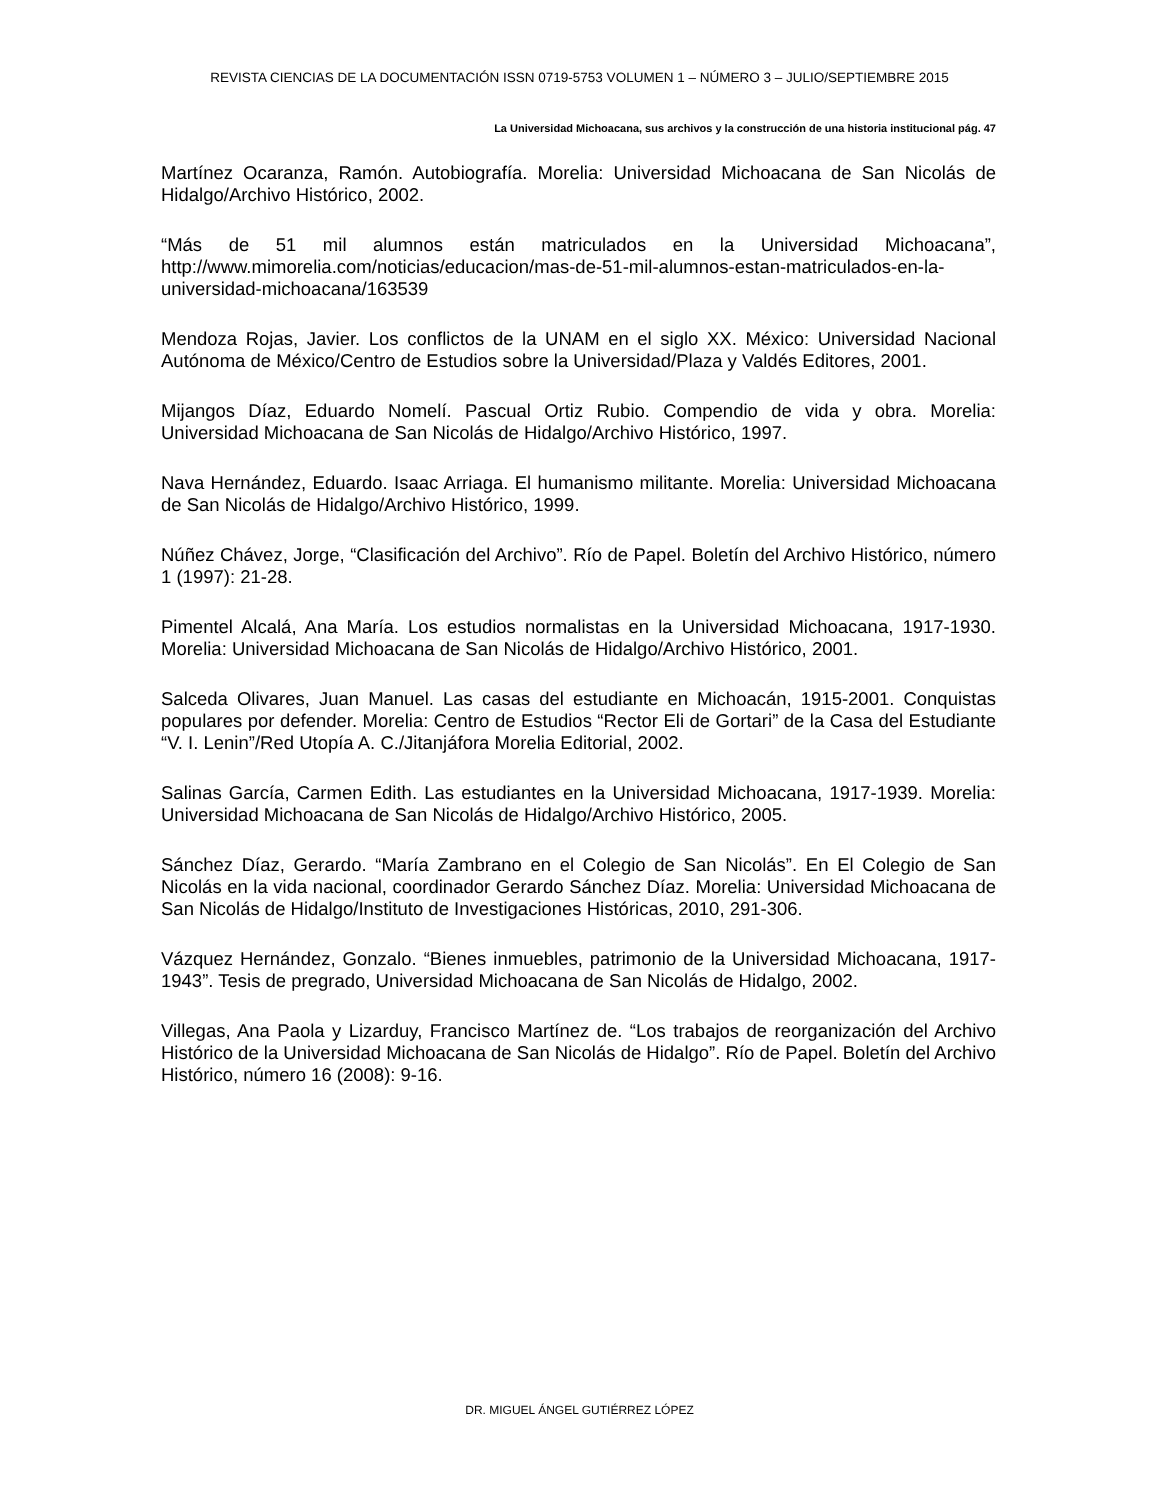REVISTA CIENCIAS DE LA DOCUMENTACIÓN ISSN 0719-5753 VOLUMEN 1 – NÚMERO 3 – JULIO/SEPTIEMBRE 2015
La Universidad Michoacana, sus archivos y la construcción de una historia institucional pág. 47
Martínez Ocaranza, Ramón. Autobiografía. Morelia: Universidad Michoacana de San Nicolás de Hidalgo/Archivo Histórico, 2002.
“Más de 51 mil alumnos están matriculados en la Universidad Michoacana”, http://www.mimorelia.com/noticias/educacion/mas-de-51-mil-alumnos-estan-matriculados-en-la-universidad-michoacana/163539
Mendoza Rojas, Javier. Los conflictos de la UNAM en el siglo XX. México: Universidad Nacional Autónoma de México/Centro de Estudios sobre la Universidad/Plaza y Valdés Editores, 2001.
Mijangos Díaz, Eduardo Nomelí. Pascual Ortiz Rubio. Compendio de vida y obra. Morelia: Universidad Michoacana de San Nicolás de Hidalgo/Archivo Histórico, 1997.
Nava Hernández, Eduardo. Isaac Arriaga. El humanismo militante. Morelia: Universidad Michoacana de San Nicolás de Hidalgo/Archivo Histórico, 1999.
Núñez Chávez, Jorge, “Clasificación del Archivo”. Río de Papel. Boletín del Archivo Histórico, número 1 (1997): 21-28.
Pimentel Alcalá, Ana María. Los estudios normalistas en la Universidad Michoacana, 1917-1930. Morelia: Universidad Michoacana de San Nicolás de Hidalgo/Archivo Histórico, 2001.
Salceda Olivares, Juan Manuel. Las casas del estudiante en Michoacán, 1915-2001. Conquistas populares por defender. Morelia: Centro de Estudios “Rector Eli de Gortari” de la Casa del Estudiante “V. I. Lenin”/Red Utopía A. C./Jitanjáfora Morelia Editorial, 2002.
Salinas García, Carmen Edith. Las estudiantes en la Universidad Michoacana, 1917-1939. Morelia: Universidad Michoacana de San Nicolás de Hidalgo/Archivo Histórico, 2005.
Sánchez Díaz, Gerardo. “María Zambrano en el Colegio de San Nicolás”. En El Colegio de San Nicolás en la vida nacional, coordinador Gerardo Sánchez Díaz. Morelia: Universidad Michoacana de San Nicolás de Hidalgo/Instituto de Investigaciones Históricas, 2010, 291-306.
Vázquez Hernández, Gonzalo. “Bienes inmuebles, patrimonio de la Universidad Michoacana, 1917-1943”. Tesis de pregrado, Universidad Michoacana de San Nicolás de Hidalgo, 2002.
Villegas, Ana Paola y Lizarduy, Francisco Martínez de. “Los trabajos de reorganización del Archivo Histórico de la Universidad Michoacana de San Nicolás de Hidalgo”. Río de Papel. Boletín del Archivo Histórico, número 16 (2008): 9-16.
DR. MIGUEL ÁNGEL GUTIÉRREZ LÓPEZ